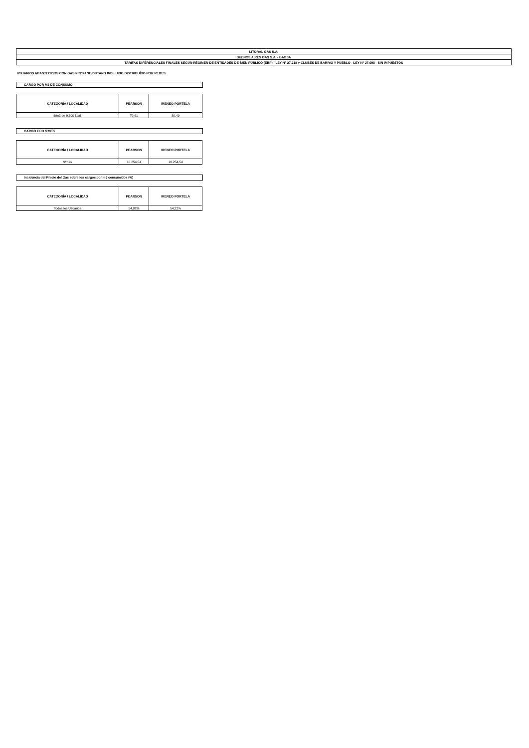| LITORAL GAS S.A. |
| BUENOS AIRES GAS S.A. - BAGSA |
| TARIFAS DIFERENCIALES FINALES SEGÚN RÉGIMEN DE ENTIDADES DE BIEN PÚBLICO (EBP) - LEY N° 27.218 y CLUBES DE BARRIO Y PUEBLO - LEY N° 27.098 - SIN IMPUESTOS |
USUARIOS ABASTECIDOS CON GAS PROPANO/BUTANO INDILUIDO DISTRIBUÍDO POR REDES
CARGO POR M3 DE CONSUMO
| CATEGORÍA / LOCALIDAD | PEARSON | IRENEO PORTELA |
| --- | --- | --- |
| $/m3 de 9.300 kcal. | 79,61 | 80,49 |
CARGO FIJO $/MES
| CATEGORÍA / LOCALIDAD | PEARSON | IRENEO PORTELA |
| --- | --- | --- |
| $/mes | 10.254,54 | 10.254,54 |
Incidencia del Precio del Gas sobre los cargos por m3 consumidos (%)
| CATEGORÍA / LOCALIDAD | PEARSON | IRENEO PORTELA |
| --- | --- | --- |
| Todos los Usuarios | 54,82% | 54,22% |